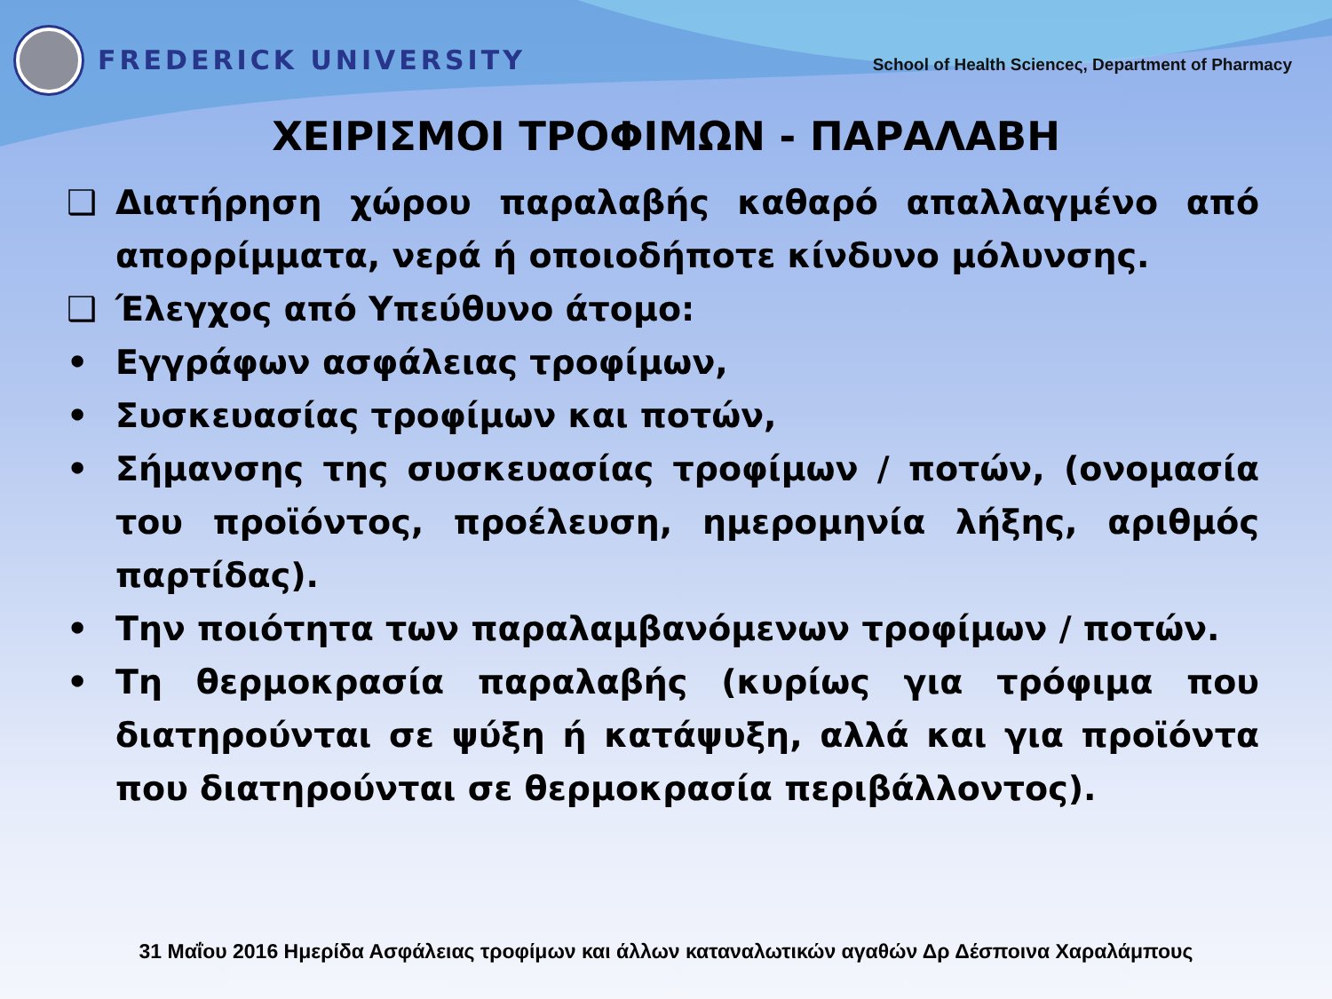FREDERICK UNIVERSITY
School of Health Scienceς, Department of Pharmacy
ΧΕΙΡΙΣΜΟΙ ΤΡΟΦΙΜΩΝ - ΠΑΡΑΛΑΒΗ
❑ Διατήρηση χώρου παραλαβής καθαρό απαλλαγμένο από απορρίμματα, νερά ή οποιοδήποτε κίνδυνο μόλυνσης.
❑ Έλεγχος από Υπεύθυνο άτομο:
• Εγγράφων ασφάλειας τροφίμων,
• Συσκευασίας τροφίμων και ποτών,
• Σήμανσης της συσκευασίας τροφίμων / ποτών, (ονομασία του προϊόντος, προέλευση, ημερομηνία λήξης, αριθμός παρτίδας).
• Την ποιότητα των παραλαμβανόμενων τροφίμων / ποτών.
• Τη θερμοκρασία παραλαβής (κυρίως για τρόφιμα που διατηρούνται σε ψύξη ή κατάψυξη, αλλά και για προϊόντα που διατηρούνται σε θερμοκρασία περιβάλλοντος).
31 Μαΐου 2016 Ημερίδα Ασφάλειας τροφίμων και άλλων καταναλωτικών αγαθών Δρ Δέσποινα Χαραλάμπους